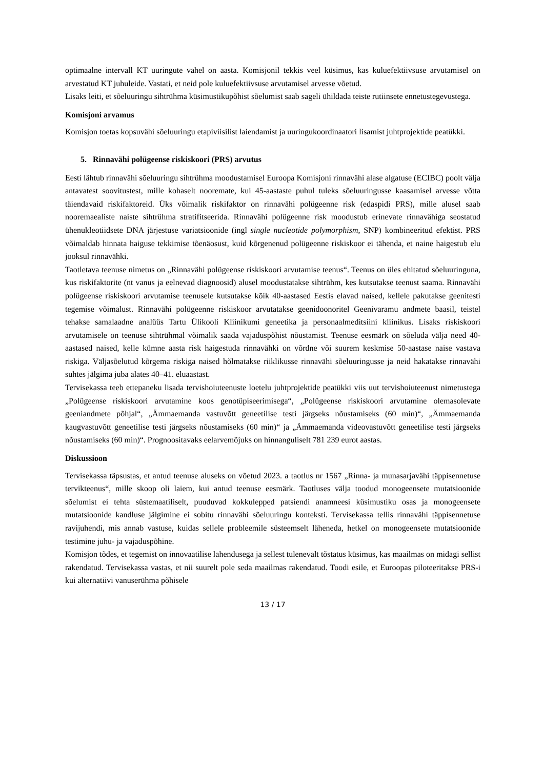optimaalne intervall KT uuringute vahel on aasta. Komisjonil tekkis veel küsimus, kas kuluefektiivsuse arvutamisel on arvestatud KT juhuleide. Vastati, et neid pole kuluefektiivsuse arvutamisel arvesse võetud.
Lisaks leiti, et sõeluuringu sihtrühma küsimustikupõhist sõelumist saab sageli ühildada teiste rutiinsete ennetustegevustega.
Komisjoni arvamus
Komisjon toetas kopsuvähi sõeluuringu etapiviisilist laiendamist ja uuringukoordinaatori lisamist juhtprojektide peatükki.
5. Rinnavähi polügeense riskiskoori (PRS) arvutus
Eesti lähtub rinnavähi sõeluuringu sihtrühma moodustamisel Euroopa Komisjoni rinnavähi alase algatuse (ECIBC) poolt välja antavatest soovitustest, mille kohaselt nooremate, kui 45-aastaste puhul tuleks sõeluuringusse kaasamisel arvesse võtta täiendavaid riskifaktoreid. Üks võimalik riskifaktor on rinnavähi polügeenne risk (edaspidi PRS), mille alusel saab nooremaealiste naiste sihtrühma stratifitseerida. Rinnavähi polügeenne risk moodustub erinevate rinnavähiga seostatud ühenukleotiidsete DNA järjestuse variatsioonide (ingl single nucleotide polymorphism, SNP) kombineeritud efektist. PRS võimaldab hinnata haiguse tekkimise tõenäosust, kuid kõrgenenud polügeenne riskiskoor ei tähenda, et naine haigestub elu jooksul rinnavähki.
Taotletava teenuse nimetus on „Rinnavähi polügeense riskiskoori arvutamise teenus“. Teenus on üles ehitatud sõeluuringuna, kus riskifaktorite (nt vanus ja eelnevad diagnoosid) alusel moodustatakse sihtrühm, kes kutsutakse teenust saama. Rinnavähi polügeense riskiskoori arvutamise teenusele kutsutakse kõik 40-aastased Eestis elavad naised, kellele pakutakse geenitesti tegemise võimalust. Rinnavähi polügeenne riskiskoor arvutatakse geenidoonoritel Geenivaramu andmete baasil, teistel tehakse samalaadne analüüs Tartu Ülikooli Kliinikumi geneetika ja personaalmeditsiini kliinikus. Lisaks riskiskoori arvutamisele on teenuse sihtrühmal võimalik saada vajaduspõhist nõustamist. Teenuse eesmärk on sõeluda välja need 40-aastased naised, kelle kümne aasta risk haigestuda rinnavähki on võrdne või suurem keskmise 50-aastase naise vastava riskiga. Väljasõelutud kõrgema riskiga naised hõlmatakse riiklikusse rinnavähi sõeluuringusse ja neid hakatakse rinnavähi suhtes jälgima juba alates 40–41. eluaastast.
Tervisekassa teeb ettepaneku lisada tervishoiuteenuste loetelu juhtprojektide peatükki viis uut tervishoiuteenust nimetustega „Polügeense riskiskoori arvutamine koos genotüpiseerimisega“, „Polügeense riskiskoori arvutamine olemasolevate geeniandmete põhjal“, „Ämmaemanda vastuvõtt geneetilise testi järgseks nõustamiseks (60 min)“, „Ämmaemanda kaugvastuvõtt geneetilise testi järgseks nõustamiseks (60 min)“ ja „Ämmaemanda videovastuvõtt geneetilise testi järgseks nõustamiseks (60 min)“. Prognoositavaks eelarvemõjuks on hinnanguliselt 781 239 eurot aastas.
Diskussioon
Tervisekassa täpsustas, et antud teenuse aluseks on võetud 2023. a taotlus nr 1567 „Rinna- ja munasarjavähi täppisennetuse tervikteenus“, mille skoop oli laiem, kui antud teenuse eesmärk. Taotluses välja toodud monogeensete mutatsioonide sõelumist ei tehta süstemaatiliselt, puuduvad kokkulepped patsiendi anamneesi küsimustiku osas ja monogeensete mutatsioonide kandluse jälgimine ei sobitu rinnavähi sõeluuringu konteksti. Tervisekassa tellis rinnavähi täppisennetuse ravijuhendi, mis annab vastuse, kuidas sellele probleemile süsteemselt läheneda, hetkel on monogeensete mutatsioonide testimine juhu- ja vajaduspõhine.
Komisjon tõdes, et tegemist on innovaatilise lahendusega ja sellest tulenevalt tõstatus küsimus, kas maailmas on midagi sellist rakendatud. Tervisekassa vastas, et nii suurelt pole seda maailmas rakendatud. Toodi esile, et Euroopas piloteeritakse PRS-i kui alternatiivi vanuserühma põhisele
13 / 17